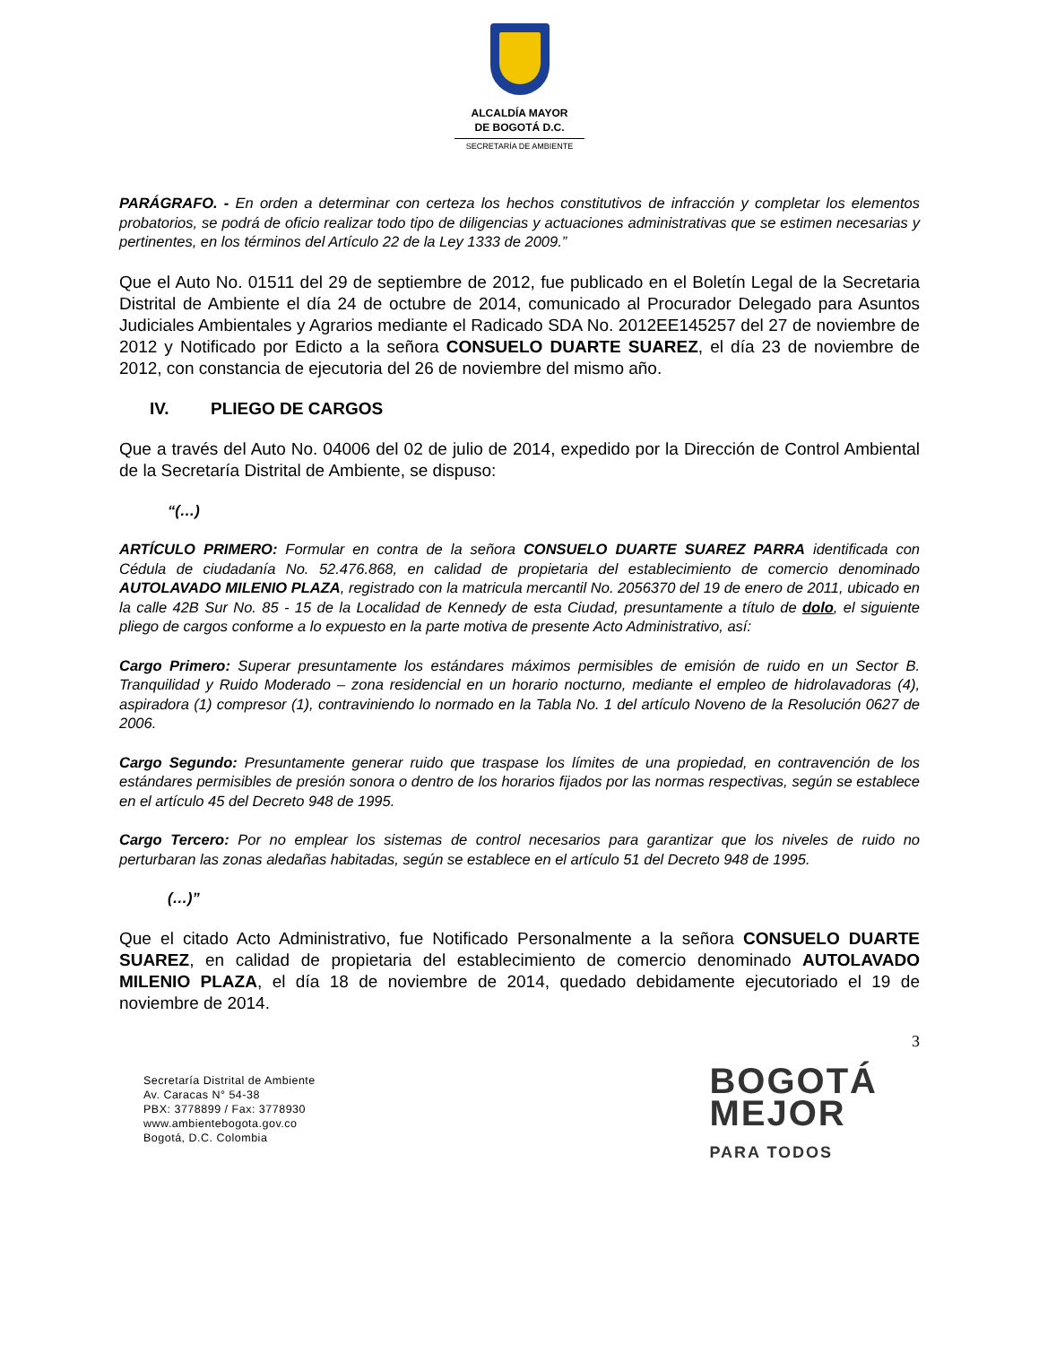ALCALDÍA MAYOR
DE BOGOTÁ D.C.
SECRETARÍA DE AMBIENTE
PARÁGRAFO. - En orden a determinar con certeza los hechos constitutivos de infracción y completar los elementos probatorios, se podrá de oficio realizar todo tipo de diligencias y actuaciones administrativas que se estimen necesarias y pertinentes, en los términos del Artículo 22 de la Ley 1333 de 2009.”
Que el Auto No. 01511 del 29 de septiembre de 2012, fue publicado en el Boletín Legal de la Secretaria Distrital de Ambiente el día 24 de octubre de 2014, comunicado al Procurador Delegado para Asuntos Judiciales Ambientales y Agrarios mediante el Radicado SDA No. 2012EE145257 del 27 de noviembre de 2012 y Notificado por Edicto a la señora CONSUELO DUARTE SUAREZ, el día 23 de noviembre de 2012, con constancia de ejecutoria del 26 de noviembre del mismo año.
IV. PLIEGO DE CARGOS
Que a través del Auto No. 04006 del 02 de julio de 2014, expedido por la Dirección de Control Ambiental de la Secretaría Distrital de Ambiente, se dispuso:
“(…)
ARTÍCULO PRIMERO: Formular en contra de la señora CONSUELO DUARTE SUAREZ PARRA identificada con Cédula de ciudadanía No. 52.476.868, en calidad de propietaria del establecimiento de comercio denominado AUTOLAVADO MILENIO PLAZA, registrado con la matricula mercantil No. 2056370 del 19 de enero de 2011, ubicado en la calle 42B Sur No. 85 - 15 de la Localidad de Kennedy de esta Ciudad, presuntamente a título de dolo, el siguiente pliego de cargos conforme a lo expuesto en la parte motiva de presente Acto Administrativo, así:
Cargo Primero: Superar presuntamente los estándares máximos permisibles de emisión de ruido en un Sector B. Tranquilidad y Ruido Moderado – zona residencial en un horario nocturno, mediante el empleo de hidrolavadoras (4), aspiradora (1) compresor (1), contraviniendo lo normado en la Tabla No. 1 del artículo Noveno de la Resolución 0627 de 2006.
Cargo Segundo: Presuntamente generar ruido que traspase los límites de una propiedad, en contravención de los estándares permisibles de presión sonora o dentro de los horarios fijados por las normas respectivas, según se establece en el artículo 45 del Decreto 948 de 1995.
Cargo Tercero: Por no emplear los sistemas de control necesarios para garantizar que los niveles de ruido no perturbaran las zonas aledañas habitadas, según se establece en el artículo 51 del Decreto 948 de 1995.
(…)”
Que el citado Acto Administrativo, fue Notificado Personalmente a la señora CONSUELO DUARTE SUAREZ, en calidad de propietaria del establecimiento de comercio denominado AUTOLAVADO MILENIO PLAZA, el día 18 de noviembre de 2014, quedado debidamente ejecutoriado el 19 de noviembre de 2014.
3
Secretaría Distrital de Ambiente
Av. Caracas N° 54-38
PBX: 3778899 / Fax: 3778930
www.ambientebogota.gov.co
Bogotá, D.C. Colombia
BOGOTÁ
MEJOR
PARA TODOS